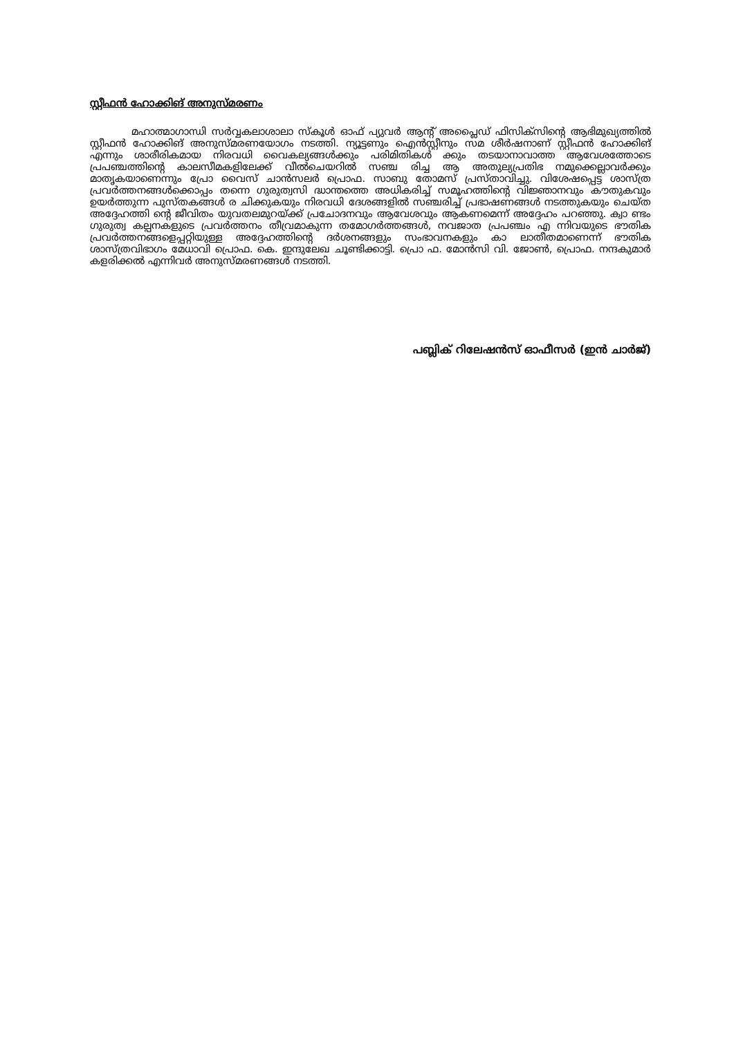സ്റ്റീഫൻ ഹോക്കിങ് അനുസ്മരണം
മഹാത്മാഗാന്ധി സർവ്വകലാശാലാ സ്കൂൾ ഓഫ് പ്യുവർ ആന്റ് അപ്ലൈഡ് ഫിസിക്സിന്റെ ആഭിമുഖ്യത്തിൽ സ്റ്റീഫൻ ഹോക്കിങ് അനുസ്മരണയോഗം നടത്തി. ന്യൂട്ടണും ഐൻസ്റ്റീനും സമ ശീർഷനാണ് സ്റ്റീഫൻ ഹോക്കിങ് എന്നും ശാരീരികമായ നിരവധി വൈകല്യങ്ങൾക്കും പരിമിതികൾ ക്കും തടയാനാവാത്ത ആവേശത്തോടെ പ്രപഞ്ചത്തിന്റെ കാലസീമകളിലേക്ക് വീൽചെയറിൽ സഞ്ച രിച്ച ആ അതുല്യപ്രതിഭ നമുക്കെല്ലാവർക്കും മാതൃകയാണെന്നും പ്രോ വൈസ് ചാൻസലർ പ്രൊഫ. സാബു തോമസ് പ്രസ്താവിച്ചു. വിശേഷപ്പെട്ട ശാസ്ത്ര പ്രവർത്തനങ്ങൾക്കൊപ്പം തന്നെ ഗുരുത്വസി ദ്ധാന്തത്തെ അധികരിച്ച് സമൂഹത്തിന്റെ വിജ്ഞാനവും കൗതുകവും ഉയർത്തുന്ന പുസ്തകങ്ങൾ ര ചിക്കുകയും നിരവധി ദേശങ്ങളിൽ സഞ്ചരിച്ച് പ്രഭാഷണങ്ങൾ നടത്തുകയും ചെയ്ത അദ്ദേഹത്തി ന്റെ ജീവിതം യുവതലമുറയ്ക്ക് പ്രചോദനവും ആവേശവും ആകണമെന്ന് അദ്ദേഹം പറഞ്ഞു. ക്വാ ണ്ടം ഗുരുത്വ കല്പനകളുടെ പ്രവർത്തനം തീവ്രമാകുന്ന തമോഗർത്തങ്ങൾ, നവജാത പ്രപഞ്ചം എ ന്നിവയുടെ ഭൗതിക പ്രവർത്തനങ്ങളെപ്പറ്റിയുള്ള അദ്ദേഹത്തിന്റെ ദർശനങ്ങളും സംഭാവനകളും കാ ലാതീതമാണെന്ന് ഭൗതിക ശാസ്ത്രവിഭാഗം മേധാവി പ്രൊഫ. കെ. ഇന്ദുലേഖ ചൂണ്ടിക്കാട്ടി. പ്രൊ ഫ. മോൻസി വി. ജോൺ, പ്രൊഫ. നന്ദകുമാർ കളരിക്കൽ എന്നിവർ അനുസ്മരണങ്ങൾ നടത്തി.
പബ്ലിക് റിലേഷൻസ് ഓഫീസർ (ഇൻ ചാർജ്)